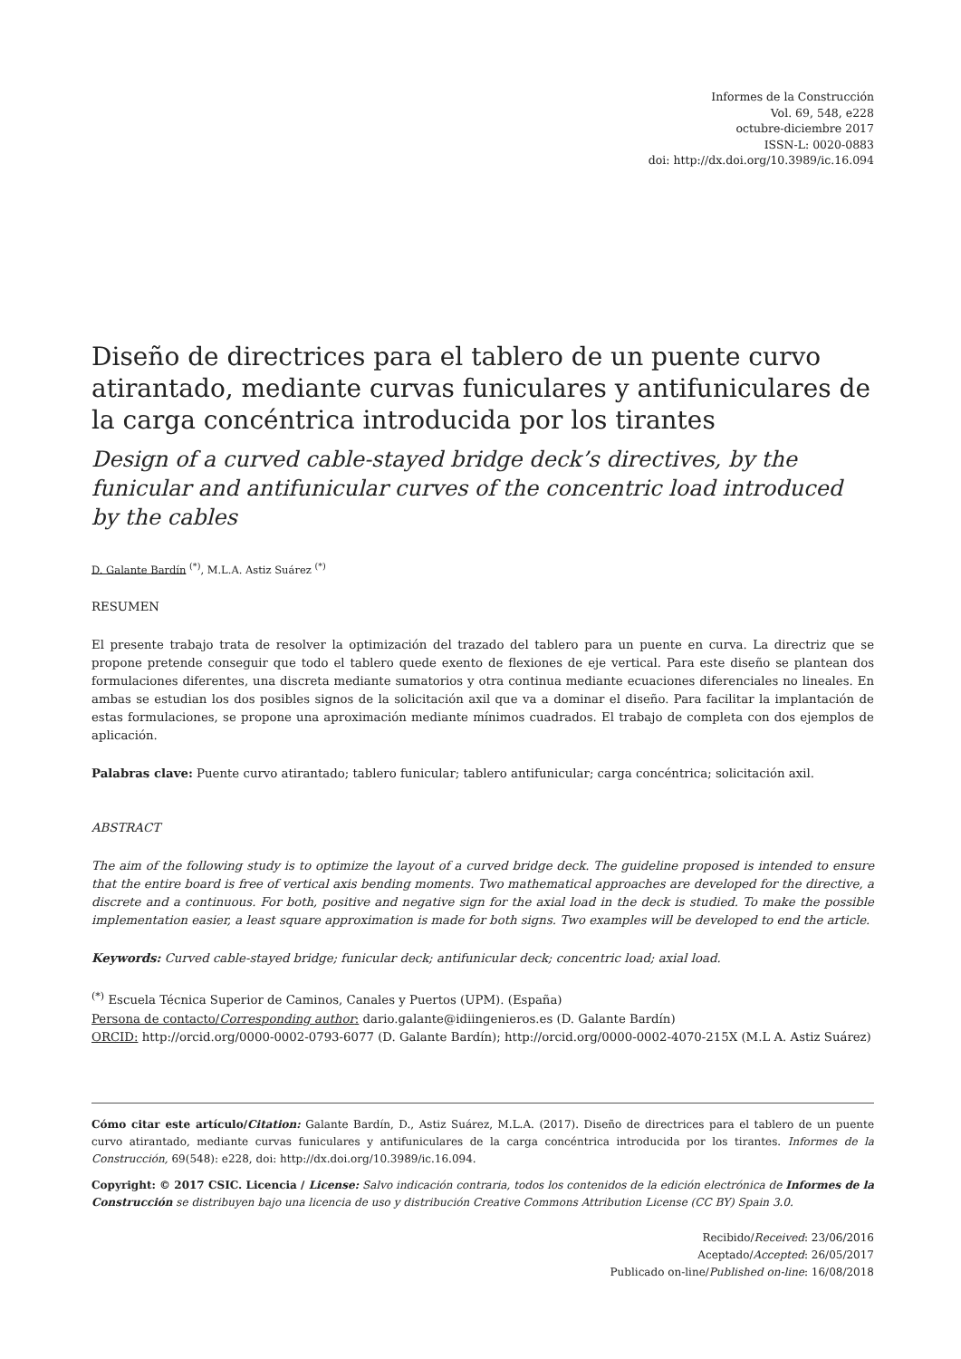Informes de la Construcción
Vol. 69, 548, e228
octubre-diciembre 2017
ISSN-L: 0020-0883
doi: http://dx.doi.org/10.3989/ic.16.094
Diseño de directrices para el tablero de un puente curvo atirantado, mediante curvas funiculares y antifuniculares de la carga concéntrica introducida por los tirantes
Design of a curved cable-stayed bridge deck’s directives, by the funicular and antifunicular curves of the concentric load introduced by the cables
D. Galante Bardín <sup>(*)</sup>, M.L.A. Astiz Suárez <sup>(*)</sup>
RESUMEN
El presente trabajo trata de resolver la optimización del trazado del tablero para un puente en curva. La directriz que se propone pretende conseguir que todo el tablero quede exento de flexiones de eje vertical. Para este diseño se plantean dos formulaciones diferentes, una discreta mediante sumatorios y otra continua mediante ecuaciones diferenciales no lineales. En ambas se estudian los dos posibles signos de la solicitación axil que va a dominar el diseño. Para facilitar la implantación de estas formulaciones, se propone una aproximación mediante mínimos cuadrados. El trabajo de completa con dos ejemplos de aplicación.
Palabras clave: Puente curvo atirantado; tablero funicular; tablero antifunicular; carga concéntrica; solicitación axil.
ABSTRACT
The aim of the following study is to optimize the layout of a curved bridge deck. The guideline proposed is intended to ensure that the entire board is free of vertical axis bending moments. Two mathematical approaches are developed for the directive, a discrete and a continuous. For both, positive and negative sign for the axial load in the deck is studied. To make the possible implementation easier, a least square approximation is made for both signs. Two examples will be developed to end the article.
Keywords: Curved cable-stayed bridge; funicular deck; antifunicular deck; concentric load; axial load.
<sup>(*)</sup> Escuela Técnica Superior de Caminos, Canales y Puertos (UPM). (España)
Persona de contacto/Corresponding author: dario.galante@idiingenieros.es (D. Galante Bardín)
ORCID: http://orcid.org/0000-0002-0793-6077 (D. Galante Bardín); http://orcid.org/0000-0002-4070-215X (M.L A. Astiz Suárez)
Cómo citar este artículo/Citation: Galante Bardín, D., Astiz Suárez, M.L.A. (2017). Diseño de directrices para el tablero de un puente curvo atirantado, mediante curvas funiculares y antifuniculares de la carga concéntrica introducida por los tirantes. Informes de la Construcción, 69(548): e228, doi: http://dx.doi.org/10.3989/ic.16.094.
Copyright: © 2017 CSIC. Licencia / License: Salvo indicación contraria, todos los contenidos de la edición electrónica de Informes de la Construcción se distribuyen bajo una licencia de uso y distribución Creative Commons Attribution License (CC BY) Spain 3.0.
Recibido/Received: 23/06/2016
Aceptado/Accepted: 26/05/2017
Publicado on-line/Published on-line: 16/08/2018